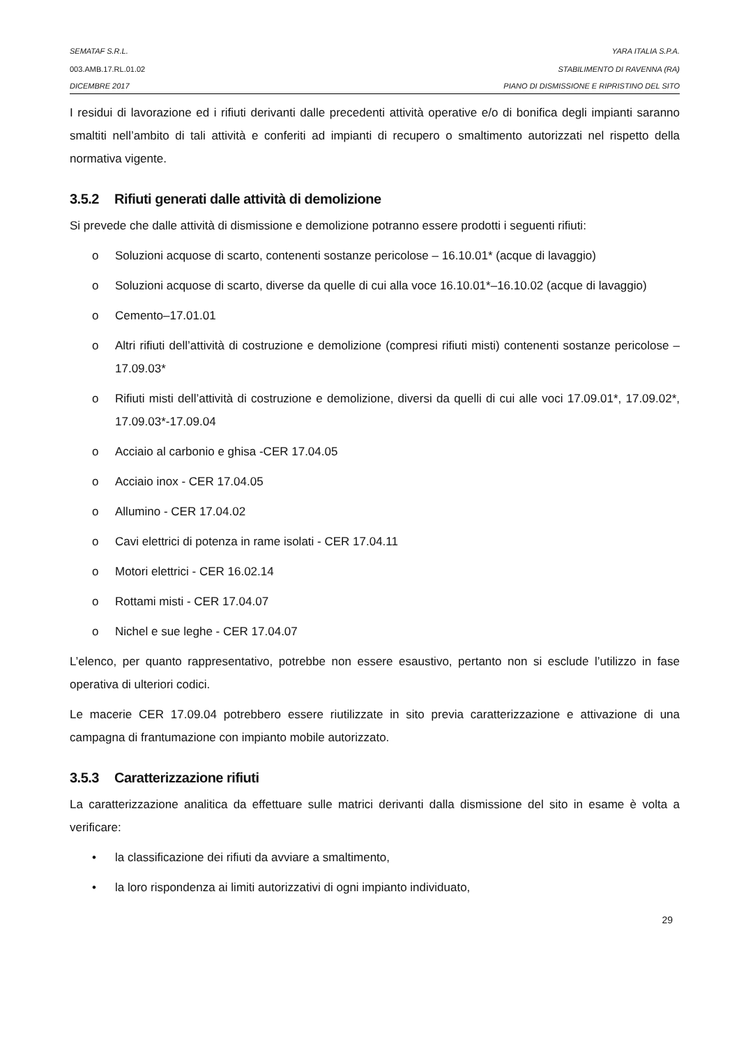SEMATAF S.R.L. YARA ITALIA S.P.A.
003.AMB.17.RL.01.02 STABILIMENTO DI RAVENNA (RA)
DICEMBRE 2017 PIANO DI DISMISSIONE E RIPRISTINO DEL SITO
I residui di lavorazione ed i rifiuti derivanti dalle precedenti attività operative e/o di bonifica degli impianti saranno smaltiti nell’ambito di tali attività e conferiti ad impianti di recupero o smaltimento autorizzati nel rispetto della normativa vigente.
3.5.2 Rifiuti generati dalle attività di demolizione
Si prevede che dalle attività di dismissione e demolizione potranno essere prodotti i seguenti rifiuti:
o Soluzioni acquose di scarto, contenenti sostanze pericolose – 16.10.01* (acque di lavaggio)
o Soluzioni acquose di scarto, diverse da quelle di cui alla voce 16.10.01*–16.10.02 (acque di lavaggio)
o Cemento–17.01.01
o Altri rifiuti dell’attività di costruzione e demolizione (compresi rifiuti misti) contenenti sostanze pericolose – 17.09.03*
o Rifiuti misti dell’attività di costruzione e demolizione, diversi da quelli di cui alle voci 17.09.01*, 17.09.02*, 17.09.03*-17.09.04
o Acciaio al carbonio e ghisa -CER 17.04.05
o Acciaio inox - CER 17.04.05
o Allumino - CER 17.04.02
o Cavi elettrici di potenza in rame isolati - CER 17.04.11
o Motori elettrici - CER 16.02.14
o Rottami misti - CER 17.04.07
o Nichel e sue leghe - CER 17.04.07
L’elenco, per quanto rappresentativo, potrebbe non essere esaustivo, pertanto non si esclude l’utilizzo in fase operativa di ulteriori codici.
Le macerie CER 17.09.04 potrebbero essere riutilizzate in sito previa caratterizzazione e attivazione di una campagna di frantumazione con impianto mobile autorizzato.
3.5.3 Caratterizzazione rifiuti
La caratterizzazione analitica da effettuare sulle matrici derivanti dalla dismissione del sito in esame è volta a verificare:
• la classificazione dei rifiuti da avviare a smaltimento,
• la loro rispondenza ai limiti autorizzativi di ogni impianto individuato,
29